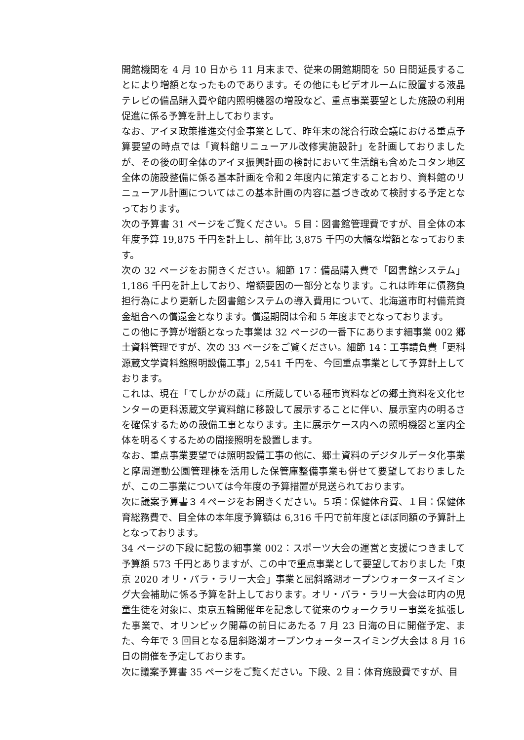開館機関を 4 月 10 日から 11 月末まで、従来の開館期間を 50 日間延長することにより増額となったものであります。その他にもビデオルームに設置する液晶テレビの備品購入費や館内照明機器の増設など、重点事業要望とした施設の利用促進に係る予算を計上しております。
なお、アイヌ政策推進交付金事業として、昨年末の総合行政会議における重点予算要望の時点では「資料館リニューアル改修実施設計」を計画しておりましたが、その後の町全体のアイヌ振興計画の検討において生活館も含めたコタン地区全体の施設整備に係る基本計画を令和２年度内に策定することおり、資料館のリニューアル計画についてはこの基本計画の内容に基づき改めて検討する予定となっております。
次の予算書 31 ページをご覧ください。５目：図書館管理費ですが、目全体の本年度予算 19,875 千円を計上し、前年比 3,875 千円の大幅な増額となっております。
次の 32 ページをお開きください。細節 17：備品購入費で「図書館システム」1,186 千円を計上しており、増額要因の一部分となります。これは昨年に債務負担行為により更新した図書館システムの導入費用について、北海道市町村備荒資金組合への償還金となります。償還期間は令和 5 年度までとなっております。
この他に予算が増額となった事業は 32 ページの一番下にあります細事業 002 郷土資料管理ですが、次の 33 ページをご覧ください。細節 14：工事請負費「更科源蔵文学資料館照明設備工事」2,541 千円を、今回重点事業として予算計上しております。
これは、現在「てしかがの蔵」に所蔵している種市資料などの郷土資料を文化センターの更科源蔵文学資料館に移設して展示することに伴い、展示室内の明るさを確保するための設備工事となります。主に展示ケース内への照明機器と室内全体を明るくするための間接照明を設置します。
なお、重点事業要望では照明設備工事の他に、郷土資料のデジタルデータ化事業と摩周運動公園管理棟を活用した保管庫整備事業も併せて要望しておりましたが、この二事業については今年度の予算措置が見送られております。
次に議案予算書３４ページをお開きください。５項：保健体育費、１目：保健体育総務費で、目全体の本年度予算額は 6,316 千円で前年度とほぼ同額の予算計上となっております。
34 ページの下段に記載の細事業 002：スポーツ大会の運営と支援につきまして予算額 573 千円とありますが、この中で重点事業として要望しておりました「東京 2020 オリ・パラ・ラリー大会」事業と屈斜路湖オープンウォータースイミング大会補助に係る予算を計上しております。オリ・パラ・ラリー大会は町内の児童生徒を対象に、東京五輪開催年を記念して従来のウォークラリー事業を拡張した事業で、オリンピック開幕の前日にあたる 7 月 23 日海の日に開催予定、また、今年で 3 回目となる屈斜路湖オープンウォータースイミング大会は 8 月 16 日の開催を予定しております。
次に議案予算書 35 ページをご覧ください。下段、2 目：体育施設費ですが、目